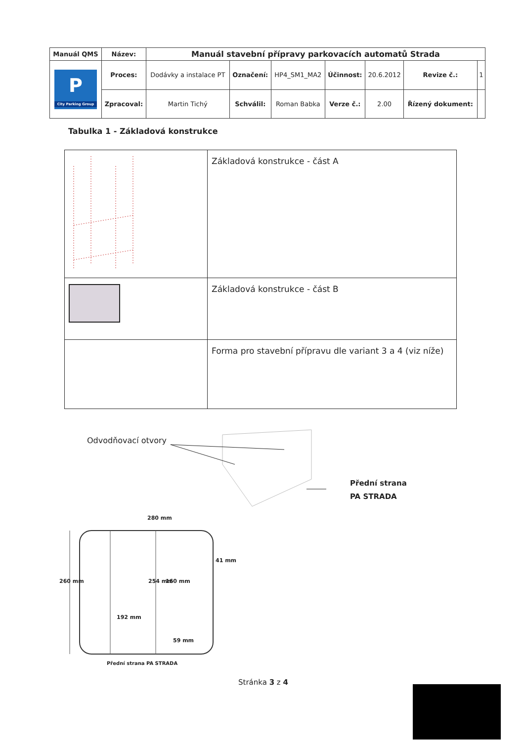| Manuál QMS | Název: | Manuál stavební přípravy parkovacích automatů Strada | | | | | | |
| P City Parking Group | Proces: | Dodávky a instalace PT | Označení: | HP4_SM1_MA2 | Účinnost: | 20.6.2012 | Revize č.: | 1 |
| | Zpracoval: | Martin Tichý | Schválil: | Roman Babka | Verze č.: | 2.00 | Řízený dokument: | |
Tabulka 1 - Základová konstrukce
| | Základová konstrukce - část A |
| | Základová konstrukce - část B |
| | Forma pro stavební přípravu dle variant 3 a 4 (viz níže) |
Odvodňovací otvory
Přední strana
PA STRADA
280 mm
41 mm
260 mm 254 mm 160 mm
192 mm
59 mm
Přední strana PA STRADA
Stránka 3 z 4